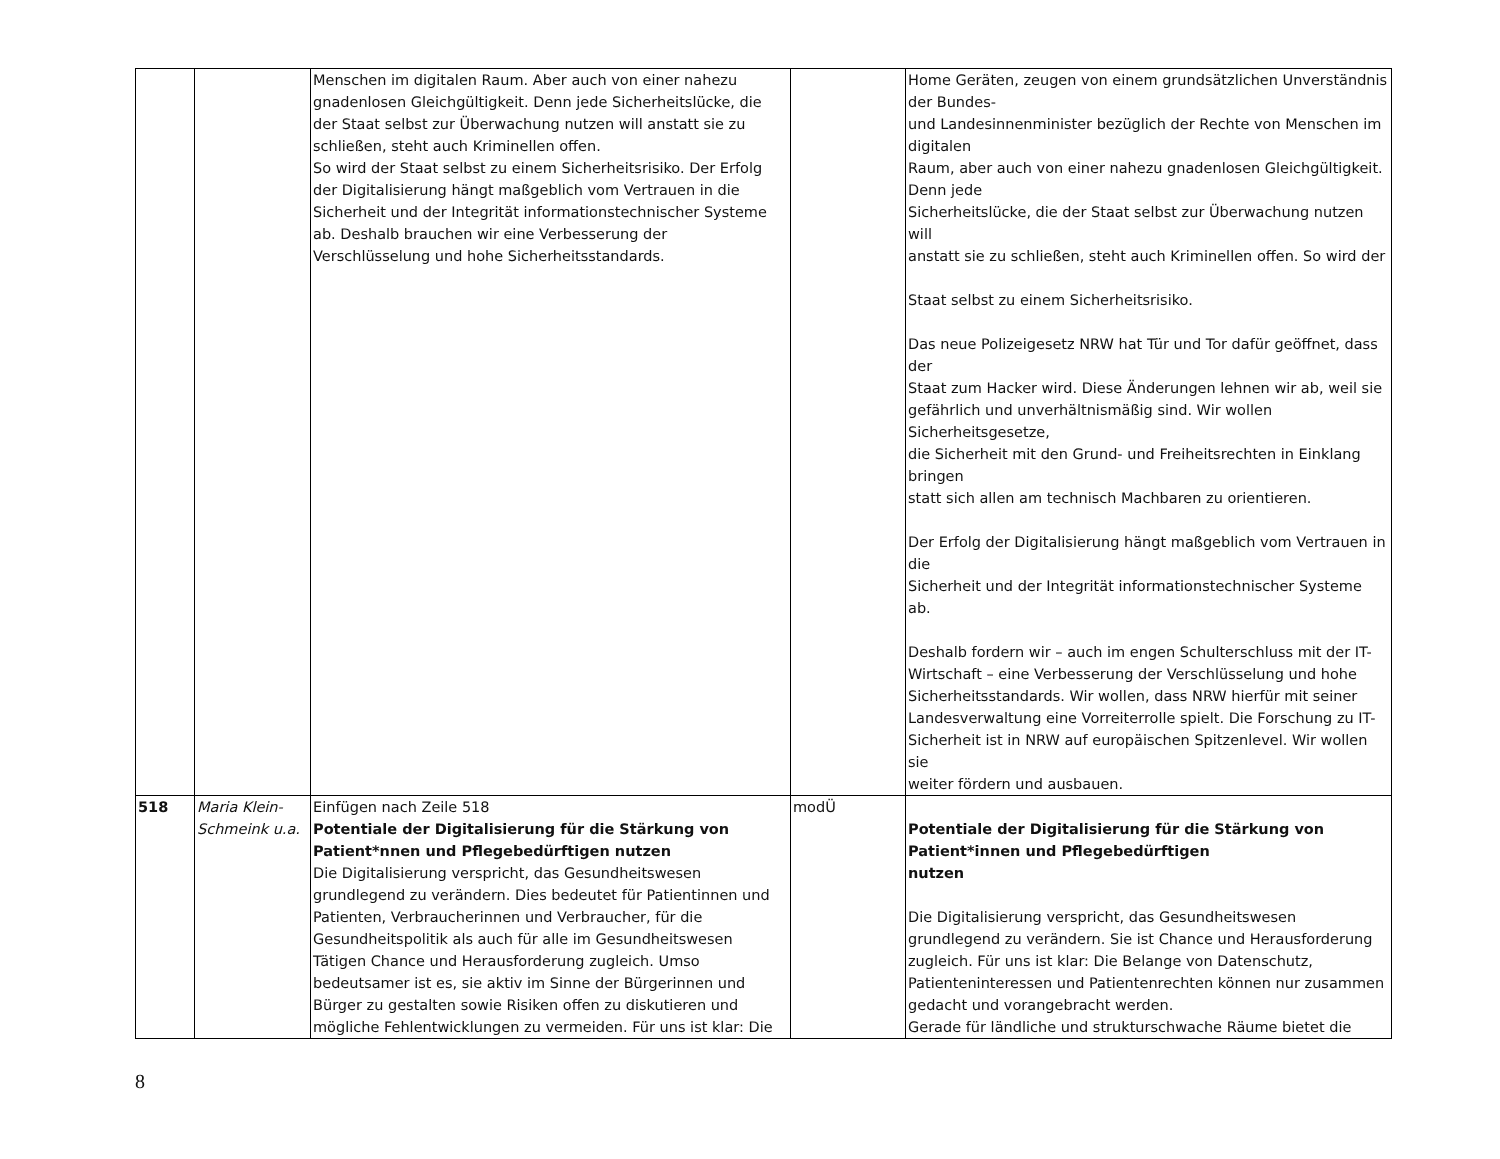| | | Menschen im digitalen Raum. Aber auch von einer nahezu gnadenlosen Gleichgültigkeit. Denn jede Sicherheitslücke, die der Staat selbst zur Überwachung nutzen will anstatt sie zu schließen, steht auch Kriminellen offen. So wird der Staat selbst zu einem Sicherheitsrisiko. Der Erfolg der Digitalisierung hängt maßgeblich vom Vertrauen in die Sicherheit und der Integrität informationstechnischer Systeme ab. Deshalb brauchen wir eine Verbesserung der Verschlüsselung und hohe Sicherheitsstandards. | | Home Geräten, zeugen von einem grundsätzlichen Unverständnis der Bundes- und Landesinnenminister bezüglich der Rechte von Menschen im digitalen Raum, aber auch von einer nahezu gnadenlosen Gleichgültigkeit. Denn jede Sicherheitslücke, die der Staat selbst zur Überwachung nutzen will anstatt sie zu schließen, steht auch Kriminellen offen. So wird der Staat selbst zu einem Sicherheitsrisiko. Das neue Polizeigesetz NRW hat Tür und Tor dafür geöffnet, dass der Staat zum Hacker wird. Diese Änderungen lehnen wir ab, weil sie gefährlich und unverhältnismäßig sind. Wir wollen Sicherheitsgesetze, die Sicherheit mit den Grund- und Freiheitsrechten in Einklang bringen statt sich allen am technisch Machbaren zu orientieren. Der Erfolg der Digitalisierung hängt maßgeblich vom Vertrauen in die Sicherheit und der Integrität informationstechnischer Systeme ab. Deshalb fordern wir – auch im engen Schulterschluss mit der IT-Wirtschaft – eine Verbesserung der Verschlüsselung und hohe Sicherheitsstandards. Wir wollen, dass NRW hierfür mit seiner Landesverwaltung eine Vorreiterrolle spielt. Die Forschung zu IT-Sicherheit ist in NRW auf europäischen Spitzenlevel. Wir wollen sie weiter fördern und ausbauen. |
| 518 | Maria Klein-Schmeink u.a. | Einfügen nach Zeile 518 Potentiale der Digitalisierung für die Stärkung von Patient*nnen und Pflegebedürftigen nutzen Die Digitalisierung verspricht, das Gesundheitswesen grundlegend zu verändern. Dies bedeutet für Patientinnen und Patienten, Verbraucherinnen und Verbraucher, für die Gesundheitspolitik als auch für alle im Gesundheitswesen Tätigen Chance und Herausforderung zugleich. Umso bedeutsamer ist es, sie aktiv im Sinne der Bürgerinnen und Bürger zu gestalten sowie Risiken offen zu diskutieren und mögliche Fehlentwicklungen zu vermeiden. Für uns ist klar: Die | modÜ | Potentiale der Digitalisierung für die Stärkung von Patient*innen und Pflegebedürftigen nutzen Die Digitalisierung verspricht, das Gesundheitswesen grundlegend zu verändern. Sie ist Chance und Herausforderung zugleich. Für uns ist klar: Die Belange von Datenschutz, Patienteninteressen und Patientenrechten können nur zusammen gedacht und vorangebracht werden. Gerade für ländliche und strukturschwache Räume bietet die |
8